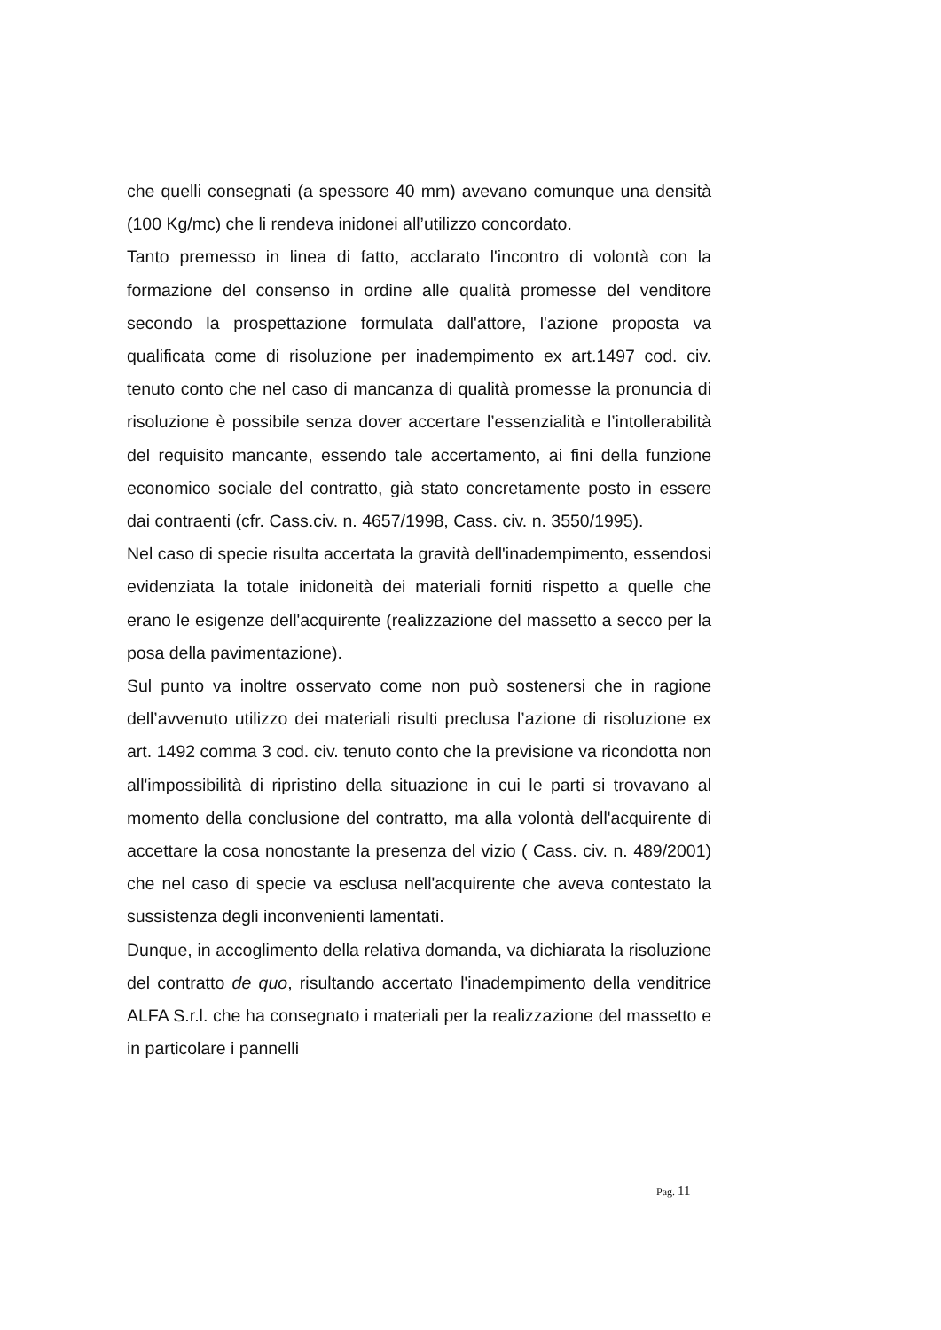che quelli consegnati (a spessore 40 mm) avevano comunque una densità (100 Kg/mc) che li rendeva inidonei all’utilizzo concordato.
Tanto premesso in linea di fatto, acclarato l'incontro di volontà con la formazione del consenso in ordine alle qualità promesse del venditore secondo la prospettazione formulata dall'attore, l'azione proposta va qualificata come di risoluzione per inadempimento ex art.1497 cod. civ. tenuto conto che nel caso di mancanza di qualità promesse la pronuncia di risoluzione è possibile senza dover accertare l’essenzialità e l’intollerabilità del requisito mancante, essendo tale accertamento, ai fini della funzione economico sociale del contratto, già stato concretamente posto in essere dai contraenti (cfr. Cass.civ. n. 4657/1998, Cass. civ. n. 3550/1995).
Nel caso di specie risulta accertata la gravità dell'inadempimento, essendosi evidenziata la totale inidoneità dei materiali forniti rispetto a quelle che erano le esigenze dell'acquirente (realizzazione del massetto a secco per la posa della pavimentazione).
Sul punto va inoltre osservato come non può sostenersi che in ragione dell’avvenuto utilizzo dei materiali risulti preclusa l’azione di risoluzione ex art. 1492 comma 3 cod. civ. tenuto conto che la previsione va ricondotta non all'impossibilità di ripristino della situazione in cui le parti si trovavano al momento della conclusione del contratto, ma alla volontà dell'acquirente di accettare la cosa nonostante la presenza del vizio ( Cass. civ. n. 489/2001) che nel caso di specie va esclusa nell'acquirente che aveva contestato la sussistenza degli inconvenienti lamentati.
Dunque, in accoglimento della relativa domanda, va dichiarata la risoluzione del contratto de quo, risultando accertato l'inadempimento della venditrice ALFA S.r.l. che ha consegnato i materiali per la realizzazione del massetto e in particolare i pannelli
Pag. 11